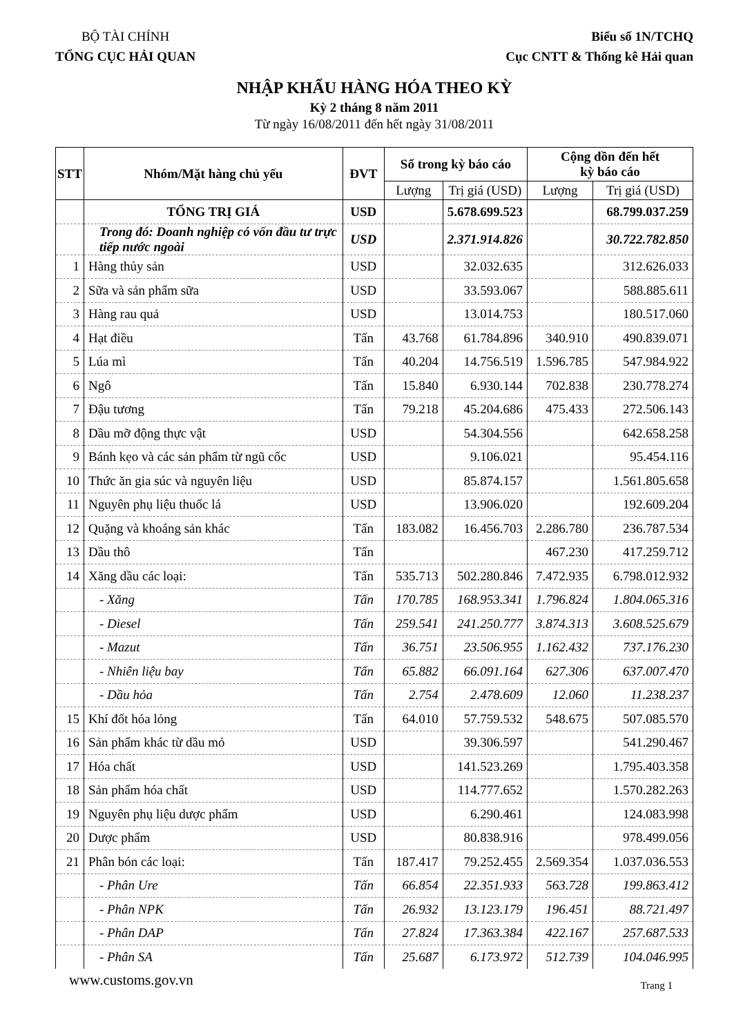BỘ TÀI CHÍNH
TỔNG CỤC HẢI QUAN
Biểu số 1N/TCHQ
Cục CNTT & Thống kê Hải quan
NHẬP KHẨU HÀNG HÓA THEO KỲ
Kỳ 2 tháng 8 năm 2011
Từ ngày 16/08/2011 đến hết ngày 31/08/2011
| STT | Nhóm/Mặt hàng chủ yếu | ĐVT | Số trong kỳ báo cáo | | Cộng dồn đến hết kỳ báo cáo | |
| --- | --- | --- | --- | --- | --- | --- |
| | | | Lượng | Trị giá (USD) | Lượng | Trị giá (USD) |
| | TỔNG TRỊ GIÁ | USD | | 5.678.699.523 | | 68.799.037.259 |
| | Trong đó: Doanh nghiệp có vốn đầu tư trực tiếp nước ngoài | USD | | 2.371.914.826 | | 30.722.782.850 |
| 1 | Hàng thủy sản | USD | | 32.032.635 | | 312.626.033 |
| 2 | Sữa và sản phẩm sữa | USD | | 33.593.067 | | 588.885.611 |
| 3 | Hàng rau quả | USD | | 13.014.753 | | 180.517.060 |
| 4 | Hạt điều | Tấn | 43.768 | 61.784.896 | 340.910 | 490.839.071 |
| 5 | Lúa mì | Tấn | 40.204 | 14.756.519 | 1.596.785 | 547.984.922 |
| 6 | Ngô | Tấn | 15.840 | 6.930.144 | 702.838 | 230.778.274 |
| 7 | Đậu tương | Tấn | 79.218 | 45.204.686 | 475.433 | 272.506.143 |
| 8 | Dầu mỡ động thực vật | USD | | 54.304.556 | | 642.658.258 |
| 9 | Bánh kẹo và các sản phẩm từ ngũ cốc | USD | | 9.106.021 | | 95.454.116 |
| 10 | Thức ăn gia súc và nguyên liệu | USD | | 85.874.157 | | 1.561.805.658 |
| 11 | Nguyên phụ liệu thuốc lá | USD | | 13.906.020 | | 192.609.204 |
| 12 | Quặng và khoáng sản khác | Tấn | 183.082 | 16.456.703 | 2.286.780 | 236.787.534 |
| 13 | Dầu thô | Tấn | | | 467.230 | 417.259.712 |
| 14 | Xăng dầu các loại: | Tấn | 535.713 | 502.280.846 | 7.472.935 | 6.798.012.932 |
| | - Xăng | Tấn | 170.785 | 168.953.341 | 1.796.824 | 1.804.065.316 |
| | - Diesel | Tấn | 259.541 | 241.250.777 | 3.874.313 | 3.608.525.679 |
| | - Mazut | Tấn | 36.751 | 23.506.955 | 1.162.432 | 737.176.230 |
| | - Nhiên liệu bay | Tấn | 65.882 | 66.091.164 | 627.306 | 637.007.470 |
| | - Dầu hỏa | Tấn | 2.754 | 2.478.609 | 12.060 | 11.238.237 |
| 15 | Khí đốt hóa lỏng | Tấn | 64.010 | 57.759.532 | 548.675 | 507.085.570 |
| 16 | Sản phẩm khác từ dầu mỏ | USD | | 39.306.597 | | 541.290.467 |
| 17 | Hóa chất | USD | | 141.523.269 | | 1.795.403.358 |
| 18 | Sản phẩm hóa chất | USD | | 114.777.652 | | 1.570.282.263 |
| 19 | Nguyên phụ liệu dược phẩm | USD | | 6.290.461 | | 124.083.998 |
| 20 | Dược phẩm | USD | | 80.838.916 | | 978.499.056 |
| 21 | Phân bón các loại: | Tấn | 187.417 | 79.252.455 | 2.569.354 | 1.037.036.553 |
| | - Phân Ure | Tấn | 66.854 | 22.351.933 | 563.728 | 199.863.412 |
| | - Phân NPK | Tấn | 26.932 | 13.123.179 | 196.451 | 88.721.497 |
| | - Phân DAP | Tấn | 27.824 | 17.363.384 | 422.167 | 257.687.533 |
| | - Phân SA | Tấn | 25.687 | 6.173.972 | 512.739 | 104.046.995 |
www.customs.gov.vn
Trang 1